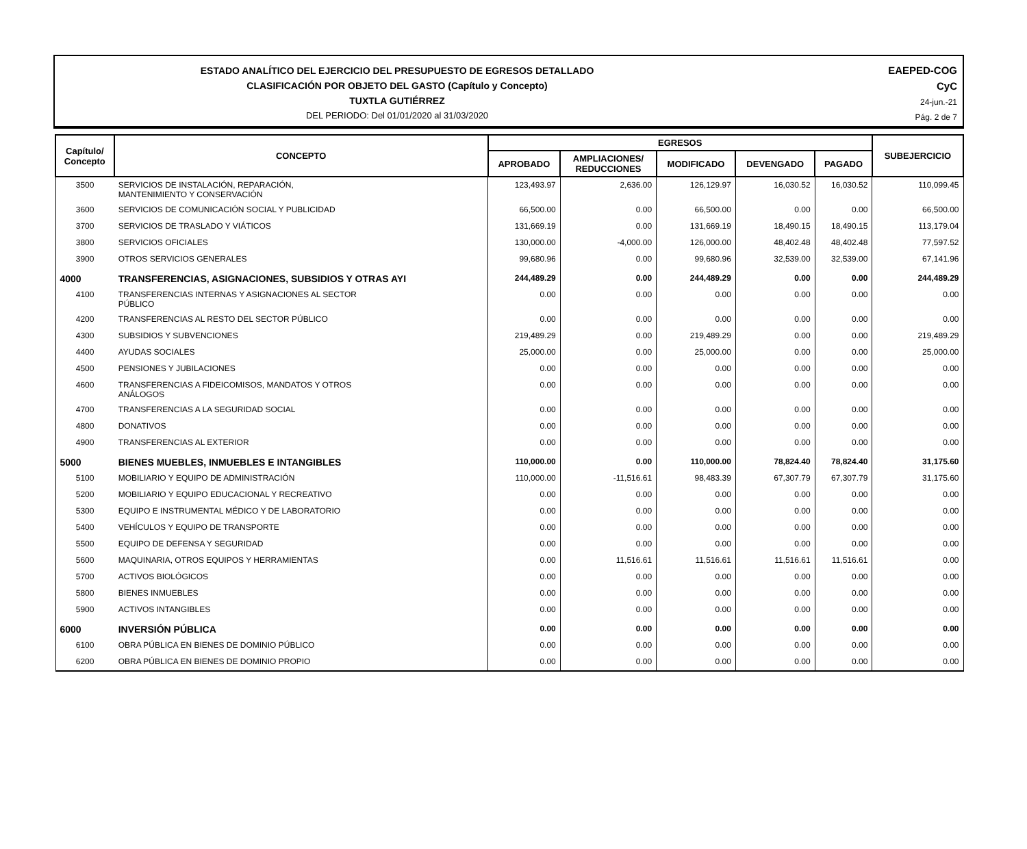ESTADO ANALÍTICO DEL EJERCICIO DEL PRESUPUESTO DE EGRESOS DETALLADO
CLASIFICACIÓN POR OBJETO DEL GASTO (Capítulo y Concepto)
TUXTLA GUTIÉRREZ
DEL PERIODO: Del 01/01/2020 al 31/03/2020
EAEPED-COG
CyC
24-jun.-21
Pág. 2 de 7
| Capítulo/ Concepto | CONCEPTO | EGRESOS | | | | | SUBEJERCICIO |
| --- | --- | --- | --- | --- | --- | --- | --- |
| | | APROBADO | AMPLIACIONES/ REDUCCIONES | MODIFICADO | DEVENGADO | PAGADO | |
| 3500 | SERVICIOS DE INSTALACIÓN, REPARACIÓN, MANTENIMIENTO Y CONSERVACIÓN | 123,493.97 | 2,636.00 | 126,129.97 | 16,030.52 | 16,030.52 | 110,099.45 |
| 3600 | SERVICIOS DE COMUNICACIÓN SOCIAL Y PUBLICIDAD | 66,500.00 | 0.00 | 66,500.00 | 0.00 | 0.00 | 66,500.00 |
| 3700 | SERVICIOS DE TRASLADO Y VIÁTICOS | 131,669.19 | 0.00 | 131,669.19 | 18,490.15 | 18,490.15 | 113,179.04 |
| 3800 | SERVICIOS OFICIALES | 130,000.00 | -4,000.00 | 126,000.00 | 48,402.48 | 48,402.48 | 77,597.52 |
| 3900 | OTROS SERVICIOS GENERALES | 99,680.96 | 0.00 | 99,680.96 | 32,539.00 | 32,539.00 | 67,141.96 |
| 4000 | TRANSFERENCIAS, ASIGNACIONES, SUBSIDIOS Y OTRAS AYI | 244,489.29 | 0.00 | 244,489.29 | 0.00 | 0.00 | 244,489.29 |
| 4100 | TRANSFERENCIAS INTERNAS Y ASIGNACIONES AL SECTOR PÚBLICO | 0.00 | 0.00 | 0.00 | 0.00 | 0.00 | 0.00 |
| 4200 | TRANSFERENCIAS AL RESTO DEL SECTOR PÚBLICO | 0.00 | 0.00 | 0.00 | 0.00 | 0.00 | 0.00 |
| 4300 | SUBSIDIOS Y SUBVENCIONES | 219,489.29 | 0.00 | 219,489.29 | 0.00 | 0.00 | 219,489.29 |
| 4400 | AYUDAS SOCIALES | 25,000.00 | 0.00 | 25,000.00 | 0.00 | 0.00 | 25,000.00 |
| 4500 | PENSIONES Y JUBILACIONES | 0.00 | 0.00 | 0.00 | 0.00 | 0.00 | 0.00 |
| 4600 | TRANSFERENCIAS A FIDEICOMISOS, MANDATOS Y OTROS ANÁLOGOS | 0.00 | 0.00 | 0.00 | 0.00 | 0.00 | 0.00 |
| 4700 | TRANSFERENCIAS A LA SEGURIDAD SOCIAL | 0.00 | 0.00 | 0.00 | 0.00 | 0.00 | 0.00 |
| 4800 | DONATIVOS | 0.00 | 0.00 | 0.00 | 0.00 | 0.00 | 0.00 |
| 4900 | TRANSFERENCIAS AL EXTERIOR | 0.00 | 0.00 | 0.00 | 0.00 | 0.00 | 0.00 |
| 5000 | BIENES MUEBLES, INMUEBLES E INTANGIBLES | 110,000.00 | 0.00 | 110,000.00 | 78,824.40 | 78,824.40 | 31,175.60 |
| 5100 | MOBILIARIO Y EQUIPO DE ADMINISTRACIÓN | 110,000.00 | -11,516.61 | 98,483.39 | 67,307.79 | 67,307.79 | 31,175.60 |
| 5200 | MOBILIARIO Y EQUIPO EDUCACIONAL Y RECREATIVO | 0.00 | 0.00 | 0.00 | 0.00 | 0.00 | 0.00 |
| 5300 | EQUIPO E INSTRUMENTAL MÉDICO Y DE LABORATORIO | 0.00 | 0.00 | 0.00 | 0.00 | 0.00 | 0.00 |
| 5400 | VEHÍCULOS Y EQUIPO DE TRANSPORTE | 0.00 | 0.00 | 0.00 | 0.00 | 0.00 | 0.00 |
| 5500 | EQUIPO DE DEFENSA Y SEGURIDAD | 0.00 | 0.00 | 0.00 | 0.00 | 0.00 | 0.00 |
| 5600 | MAQUINARIA, OTROS EQUIPOS Y HERRAMIENTAS | 0.00 | 11,516.61 | 11,516.61 | 11,516.61 | 11,516.61 | 0.00 |
| 5700 | ACTIVOS BIOLÓGICOS | 0.00 | 0.00 | 0.00 | 0.00 | 0.00 | 0.00 |
| 5800 | BIENES INMUEBLES | 0.00 | 0.00 | 0.00 | 0.00 | 0.00 | 0.00 |
| 5900 | ACTIVOS INTANGIBLES | 0.00 | 0.00 | 0.00 | 0.00 | 0.00 | 0.00 |
| 6000 | INVERSIÓN PÚBLICA | 0.00 | 0.00 | 0.00 | 0.00 | 0.00 | 0.00 |
| 6100 | OBRA PÚBLICA EN BIENES DE DOMINIO PÚBLICO | 0.00 | 0.00 | 0.00 | 0.00 | 0.00 | 0.00 |
| 6200 | OBRA PÚBLICA EN BIENES DE DOMINIO PROPIO | 0.00 | 0.00 | 0.00 | 0.00 | 0.00 | 0.00 |